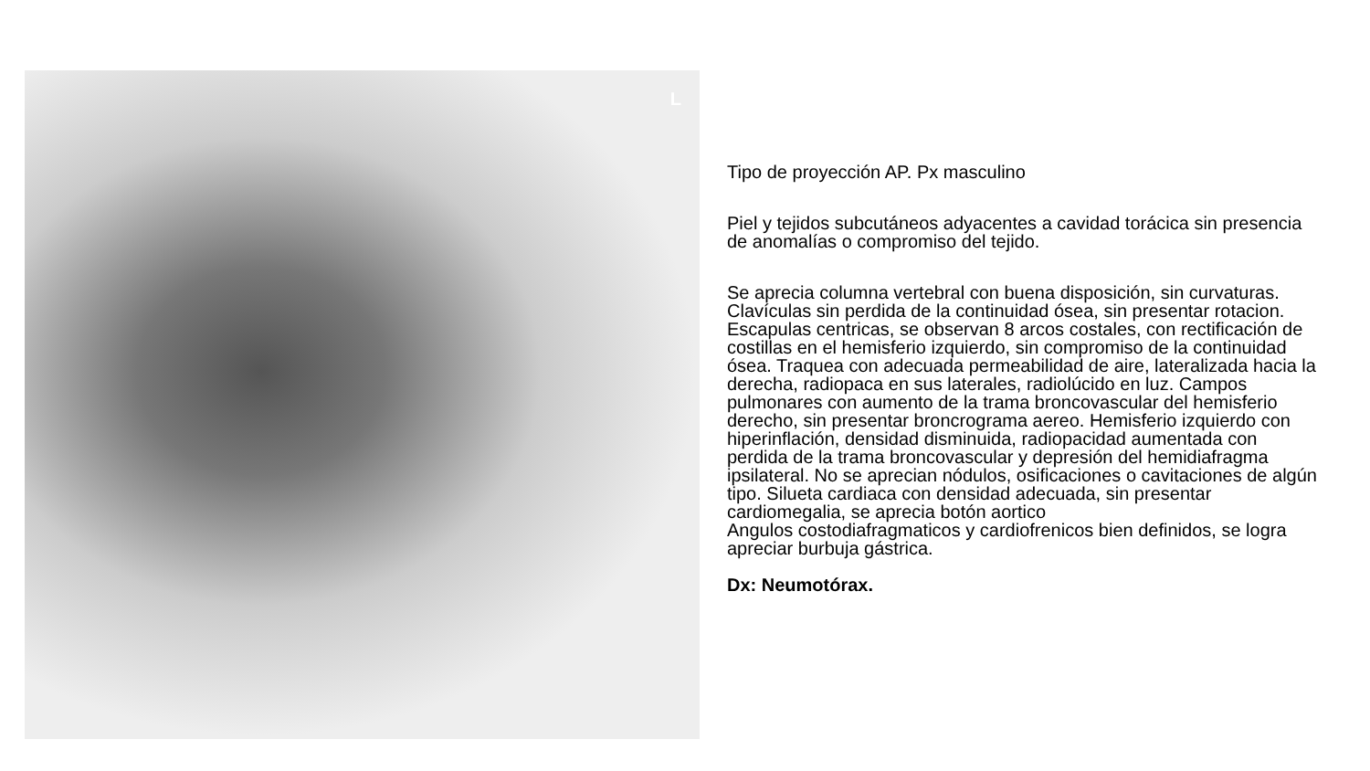L
Tipo de proyección AP. Px masculino
Piel y tejidos subcutáneos adyacentes a cavidad torácica sin presencia de anomalías o compromiso del tejido.
Se aprecia columna vertebral con buena disposición, sin curvaturas. Clavículas sin perdida de la continuidad ósea, sin presentar rotacion. Escapulas centricas, se observan 8 arcos costales, con rectificación de costillas en el hemisferio izquierdo, sin compromiso de la continuidad ósea. Traquea con adecuada permeabilidad de aire, lateralizada hacia la derecha, radiopaca en sus laterales, radiolúcido en luz. Campos pulmonares con aumento de la trama broncovascular del hemisferio derecho, sin presentar broncrograma aereo. Hemisferio izquierdo con hiperinflación, densidad disminuida, radiopacidad aumentada con perdida de la trama broncovascular y depresión del hemidiafragma ipsilateral. No se aprecian nódulos, osificaciones o cavitaciones de algún tipo. Silueta cardiaca con densidad adecuada, sin presentar cardiomegalia, se aprecia botón aortico
Angulos costodiafragmaticos y cardiofrenicos bien definidos, se logra apreciar burbuja gástrica.
Dx: Neumotórax.